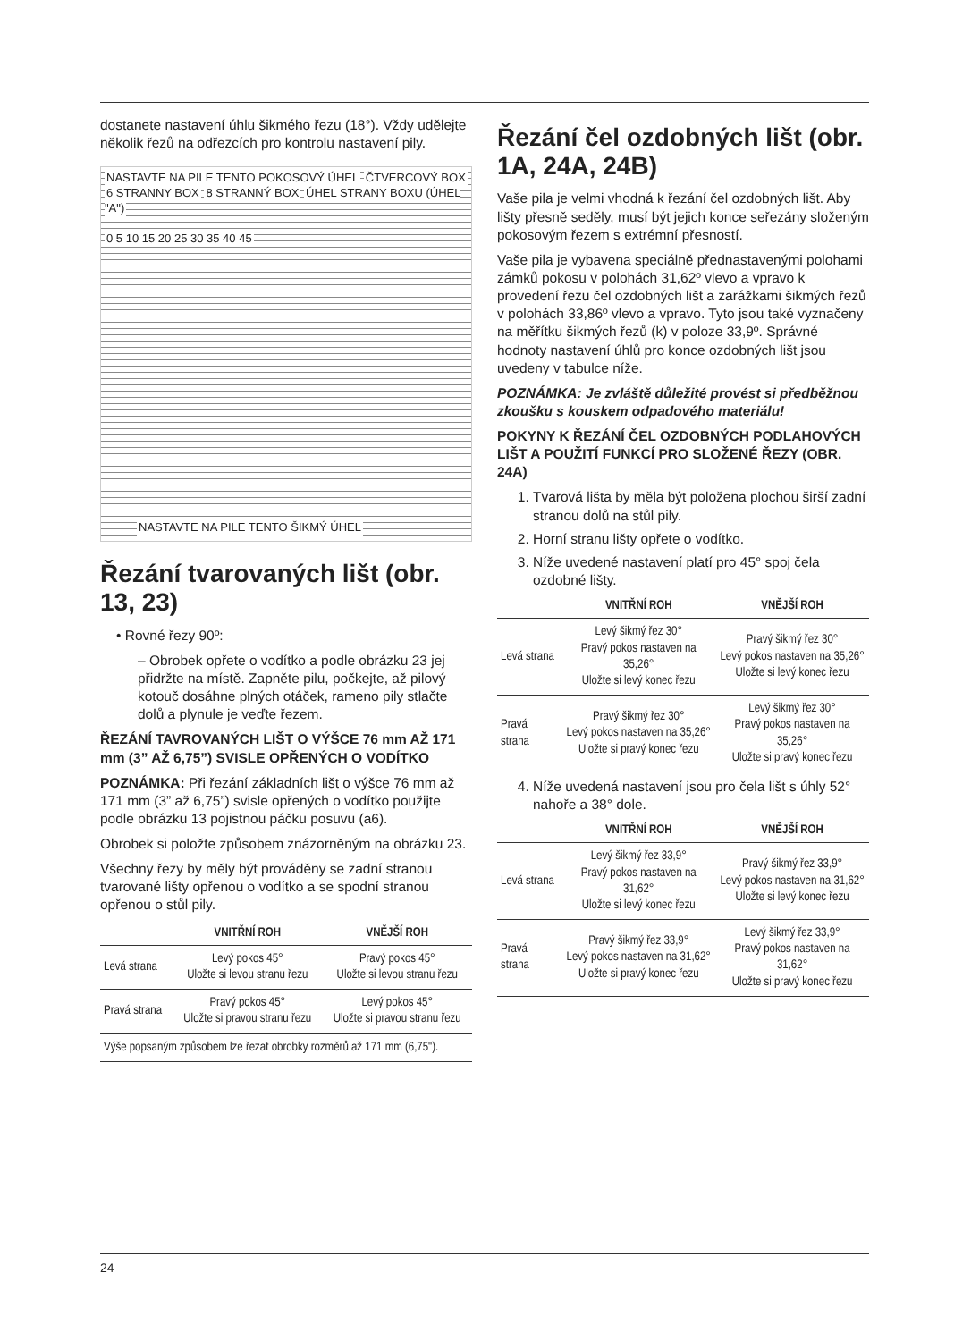dostanete nastavení úhlu šikmého řezu (18°). Vždy udělejte několik řezů na odřezcích pro kontrolu nastavení pily.
NASTAVTE NA PILE TENTO POKOSOVÝ ÚHEL ČTVERCOVÝ BOX 6 STRANNY BOX 8 STRANNÝ BOX ÚHEL STRANY BOXU (ÚHEL "A")
0 5 10 15 20 25 30 35 40 45
NASTAVTE NA PILE TENTO ŠIKMÝ ÚHEL
Řezání tvarovaných lišt (obr. 13, 23)
• Rovné řezy 90º:
– Obrobek opřete o vodítko a podle obrázku 23 jej přidržte na místě. Zapněte pilu, počkejte, až pilový kotouč dosáhne plných otáček, rameno pily stlačte dolů a plynule je veďte řezem.
ŘEZÁNÍ TAVROVANÝCH LIŠT O VÝŠCE 76 mm AŽ 171 mm (3” AŽ 6,75”) SVISLE OPŘENÝCH O VODÍTKO
POZNÁMKA: Při řezání základních lišt o výšce 76 mm až 171 mm (3” až 6,75”) svisle opřených o vodítko použijte podle obrázku 13 pojistnou páčku posuvu (a6).
Obrobek si položte způsobem znázorněným na obrázku 23.
Všechny řezy by měly být prováděny se zadní stranou tvarované lišty opřenou o vodítko a se spodní stranou opřenou o stůl pily.
| | VNITŘNÍ ROH | VNĚJŠÍ ROH |
| --- | --- | --- |
| Levá strana | Levý pokos 45° Uložte si levou stranu řezu | Pravý pokos 45° Uložte si levou stranu řezu |
| Pravá strana | Pravý pokos 45° Uložte si pravou stranu řezu | Levý pokos 45° Uložte si pravou stranu řezu |
| Výše popsaným způsobem lze řezat obrobky rozměrů až 171 mm (6,75"). | | |
Řezání čel ozdobných lišt (obr. 1A, 24A, 24B)
Vaše pila je velmi vhodná k řezání čel ozdobných lišt. Aby lišty přesně seděly, musí být jejich konce seřezány složeným pokosovým řezem s extrémní přesností.
Vaše pila je vybavena speciálně přednastavenými polohami zámků pokosu v polohách 31,62º vlevo a vpravo k provedení řezu čel ozdobných lišt a zarážkami šikmých řezů v polohách 33,86º vlevo a vpravo. Tyto jsou také vyznačeny na měřítku šikmých řezů (k) v poloze 33,9º. Správné hodnoty nastavení úhlů pro konce ozdobných lišt jsou uvedeny v tabulce níže.
POZNÁMKA: Je zvláště důležité provést si předběžnou zkoušku s kouskem odpadového materiálu!
POKYNY K ŘEZÁNÍ ČEL OZDOBNÝCH PODLAHOVÝCH LIŠT A POUŽITÍ FUNKCÍ PRO SLOŽENÉ ŘEZY (OBR. 24A)
1. Tvarová lišta by měla být položena plochou širší zadní stranou dolů na stůl pily.
2. Horní stranu lišty opřete o vodítko.
3. Níže uvedené nastavení platí pro 45° spoj čela ozdobné lišty.
| | VNITŘNÍ ROH | VNĚJŠÍ ROH |
| --- | --- | --- |
| Levá strana | Levý šikmý řez 30° Pravý pokos nastaven na 35,26° Uložte si levý konec řezu | Pravý šikmý řez 30° Levý pokos nastaven na 35,26° Uložte si levý konec řezu |
| Pravá strana | Pravý šikmý řez 30° Levý pokos nastaven na 35,26° Uložte si pravý konec řezu | Levý šikmý řez 30° Pravý pokos nastaven na 35,26° Uložte si pravý konec řezu |
4. Níže uvedená nastavení jsou pro čela lišt s úhly 52° nahoře a 38° dole.
| | VNITŘNÍ ROH | VNĚJŠÍ ROH |
| --- | --- | --- |
| Levá strana | Levý šikmý řez 33,9° Pravý pokos nastaven na 31,62° Uložte si levý konec řezu | Pravý šikmý řez 33,9° Levý pokos nastaven na 31,62° Uložte si levý konec řezu |
| Pravá strana | Pravý šikmý řez 33,9° Levý pokos nastaven na 31,62° Uložte si pravý konec řezu | Levý šikmý řez 33,9° Pravý pokos nastaven na 31,62° Uložte si pravý konec řezu |
24